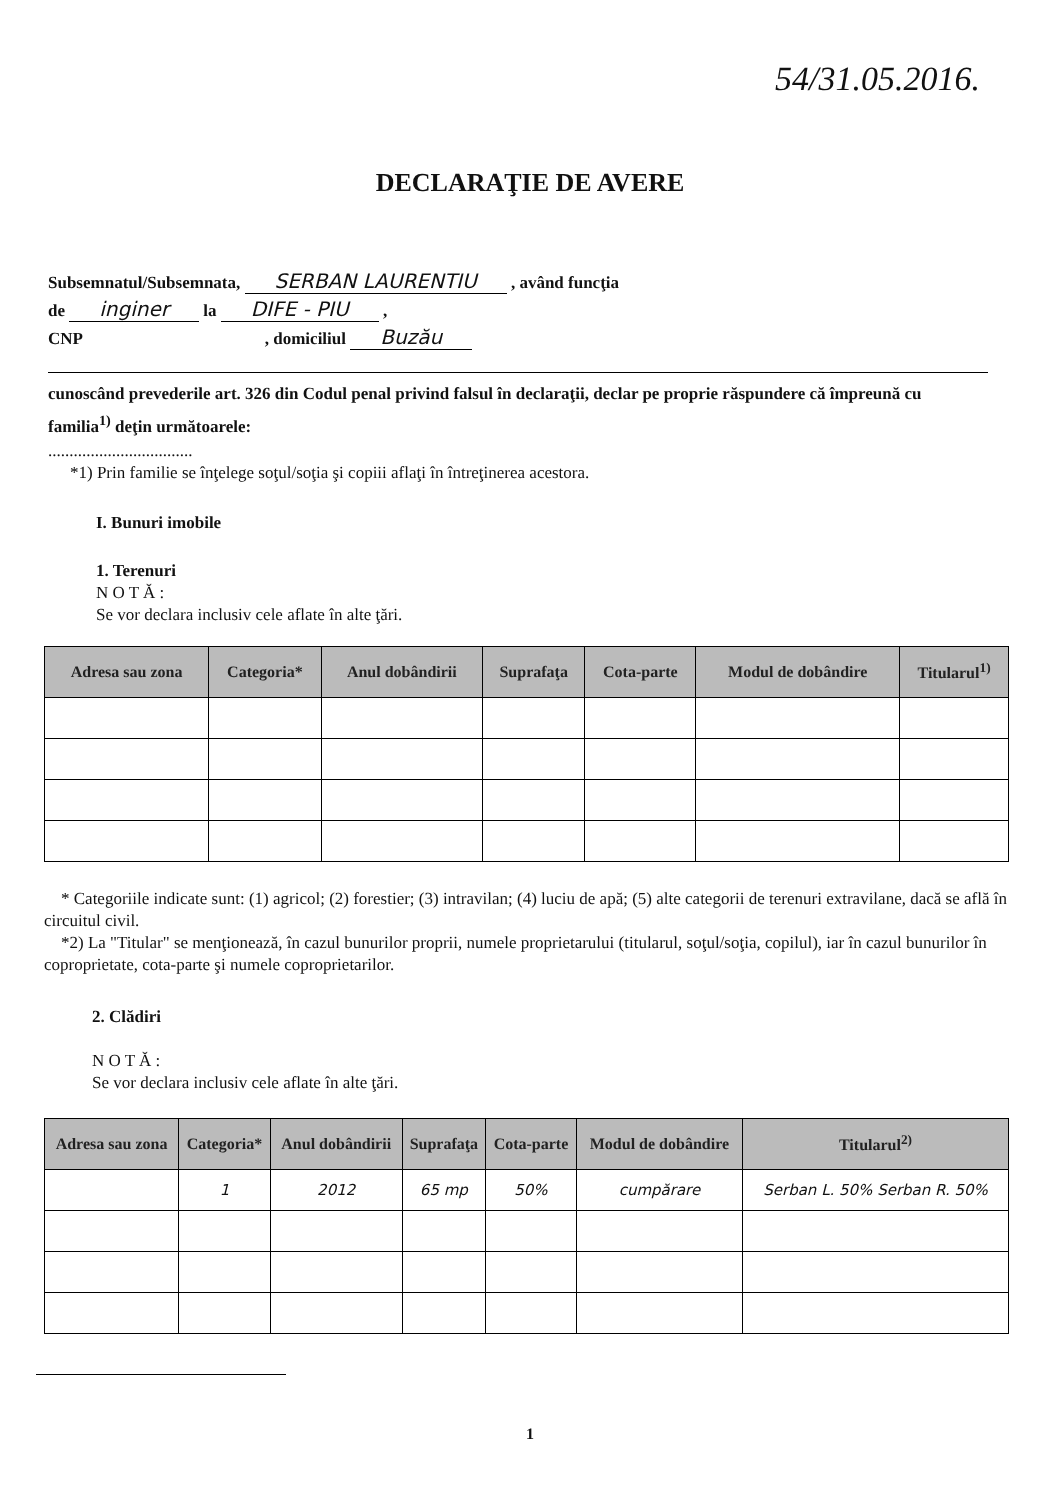54/31.05.2016.
DECLARAŢIE DE AVERE
Subsemnatul/Subsemnata, SERBAN LAURENTIU , având funcţia
de inginer la DIFE - PIU ,
CNP , domiciliul Buzău
cunoscând prevederile art. 326 din Codul penal privind falsul în declaraţii, declar pe proprie răspundere că împreună cu familia<sup>1)</sup> deţin următoarele:
..................................
*1) Prin familie se înţelege soţul/soţia şi copiii aflaţi în întreţinerea acestora.
I. Bunuri imobile
1. Terenuri
N O T Ă :
Se vor declara inclusiv cele aflate în alte ţări.
| Adresa sau zona | Categoria* | Anul dobândirii | Suprafaţa | Cota-parte | Modul de dobândire | Titularul<sup>1)</sup> |
| --- | --- | --- | --- | --- | --- | --- |
* Categoriile indicate sunt: (1) agricol; (2) forestier; (3) intravilan; (4) luciu de apă; (5) alte categorii de terenuri extravilane, dacă se află în circuitul civil.
*2) La "Titular" se menţionează, în cazul bunurilor proprii, numele proprietarului (titularul, soţul/soţia, copilul), iar în cazul bunurilor în coproprietate, cota-parte şi numele coproprietarilor.
2. Clădiri
N O T Ă :
Se vor declara inclusiv cele aflate în alte ţări.
| Adresa sau zona | Categoria* | Anul dobândirii | Suprafaţa | Cota-parte | Modul de dobândire | Titularul<sup>2)</sup> |
| --- | --- | --- | --- | --- | --- | --- |
| | 1 | 2012 | 65 mp | 50% | cumpărare | Serban L. 50% Serban R. 50% |
1